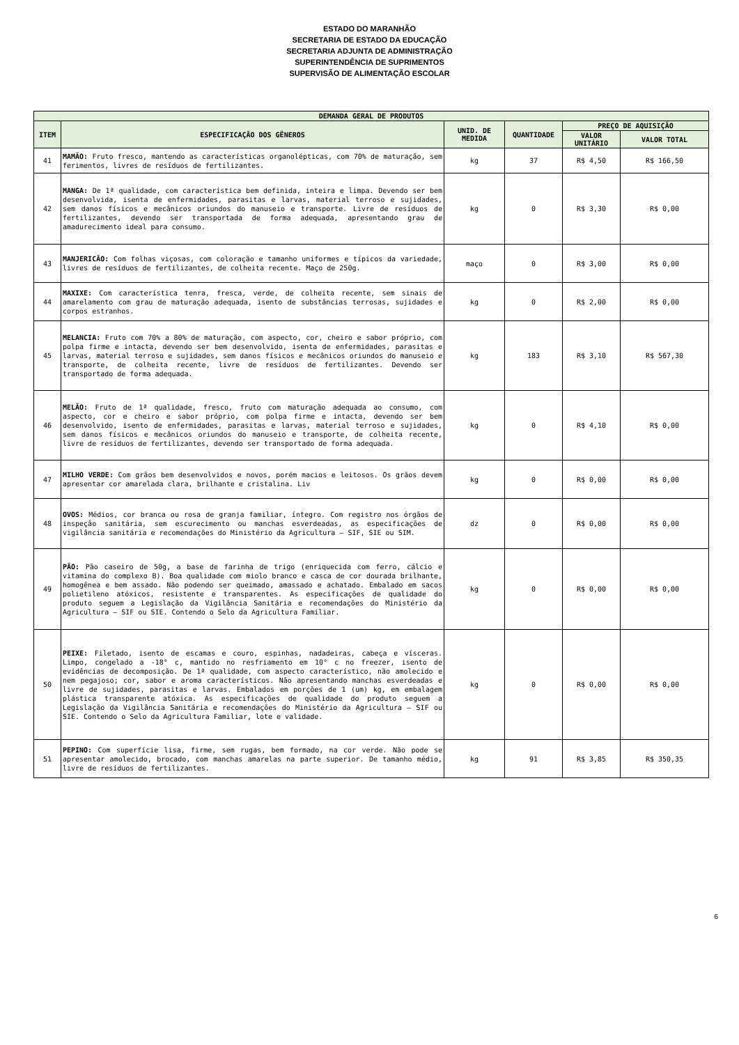ESTADO DO MARANHÃO
SECRETARIA DE ESTADO DA EDUCAÇÃO
SECRETARIA ADJUNTA DE ADMINISTRAÇÃO
SUPERINTENDÊNCIA DE SUPRIMENTOS
SUPERVISÃO DE ALIMENTAÇÃO ESCOLAR
| DEMANDA GERAL DE PRODUTOS | | | | | |
| --- | --- | --- | --- | --- | --- |
| ITEM | ESPECIFICAÇÃO DOS GÊNEROS | UNID. DE MEDIDA | QUANTIDADE | PREÇO DE AQUISIÇÃO | |
| | | | | VALOR UNITÁRIO | VALOR TOTAL |
| 41 | MAMÃO: Fruto fresco, mantendo as características organolépticas, com 70% de maturação, sem ferimentos, livres de resíduos de fertilizantes. | kg | 37 | R$ 4,50 | R$ 166,50 |
| 42 | MANGA: De 1ª qualidade, com característica bem definida, inteira e limpa. Devendo ser bem desenvolvida, isenta de enfermidades, parasitas e larvas, material terroso e sujidades, sem danos físicos e mecânicos oriundos do manuseio e transporte. Livre de resíduos de fertilizantes, devendo ser transportada de forma adequada, apresentando grau de amadurecimento ideal para consumo. | kg | 0 | R$ 3,30 | R$ 0,00 |
| 43 | MANJERICÃO: Com folhas viçosas, com coloração e tamanho uniformes e típicos da variedade, livres de resíduos de fertilizantes, de colheita recente. Maço de 250g. | maço | 0 | R$ 3,00 | R$ 0,00 |
| 44 | MAXIXE: Com característica tenra, fresca, verde, de colheita recente, sem sinais de amarelamento com grau de maturação adequada, isento de substâncias terrosas, sujidades e corpos estranhos. | kg | 0 | R$ 2,00 | R$ 0,00 |
| 45 | MELANCIA: Fruto com 70% a 80% de maturação, com aspecto, cor, cheiro e sabor próprio, com polpa firme e intacta, devendo ser bem desenvolvido, isenta de enfermidades, parasitas e larvas, material terroso e sujidades, sem danos físicos e mecânicos oriundos do manuseio e transporte, de colheita recente, livre de resíduos de fertilizantes. Devendo ser transportado de forma adequada. | kg | 183 | R$ 3,10 | R$ 567,30 |
| 46 | MELÃO: Fruto de 1ª qualidade, fresco, fruto com maturação adequada ao consumo, com aspecto, cor e cheiro e sabor próprio, com polpa firme e intacta, devendo ser bem desenvolvido, isento de enfermidades, parasitas e larvas, material terroso e sujidades, sem danos físicos e mecânicos oriundos do manuseio e transporte, de colheita recente, livre de resíduos de fertilizantes, devendo ser transportado de forma adequada. | kg | 0 | R$ 4,10 | R$ 0,00 |
| 47 | MILHO VERDE: Com grãos bem desenvolvidos e novos, porém macios e leitosos. Os grãos devem apresentar cor amarelada clara, brilhante e cristalina. Liv | kg | 0 | R$ 0,00 | R$ 0,00 |
| 48 | OVOS: Médios, cor branca ou rosa de granja familiar, íntegro. Com registro nos órgãos de inspeção sanitária, sem escurecimento ou manchas esverdeadas, as especificações de vigilância sanitária e recomendações do Ministério da Agricultura – SIF, SIE ou SIM. | dz | 0 | R$ 0,00 | R$ 0,00 |
| 49 | PÃO: Pão caseiro de 50g, a base de farinha de trigo (enriquecida com ferro, cálcio e vitamina do complexo B). Boa qualidade com miolo branco e casca de cor dourada brilhante, homogênea e bem assado. Não podendo ser queimado, amassado e achatado. Embalado em sacos polietileno atóxicos, resistente e transparentes. As especificações de qualidade do produto seguem a Legislação da Vigilância Sanitária e recomendações do Ministério da Agricultura – SIF ou SIE. Contendo o Selo da Agricultura Familiar. | kg | 0 | R$ 0,00 | R$ 0,00 |
| 50 | PEIXE: Filetado, isento de escamas e couro, espinhas, nadadeiras, cabeça e vísceras. Limpo, congelado a -18° c, mantido no resfriamento em 10° c no freezer, isento de evidências de decomposição. De 1ª qualidade, com aspecto característico, não amolecido e nem pegajoso; cor, sabor e aroma característicos. Não apresentando manchas esverdeadas e livre de sujidades, parasitas e larvas. Embalados em porções de 1 (um) kg, em embalagem plástica transparente atóxica. As especificações de qualidade do produto seguem a Legislação da Vigilância Sanitária e recomendações do Ministério da Agricultura – SIF ou SIE. Contendo o Selo da Agricultura Familiar, lote e validade. | kg | 0 | R$ 0,00 | R$ 0,00 |
| 51 | PEPINO: Com superfície lisa, firme, sem rugas, bem formado, na cor verde. Não pode se apresentar amolecido, brocado, com manchas amarelas na parte superior. De tamanho médio, livre de resíduos de fertilizantes. | kg | 91 | R$ 3,85 | R$ 350,35 |
6